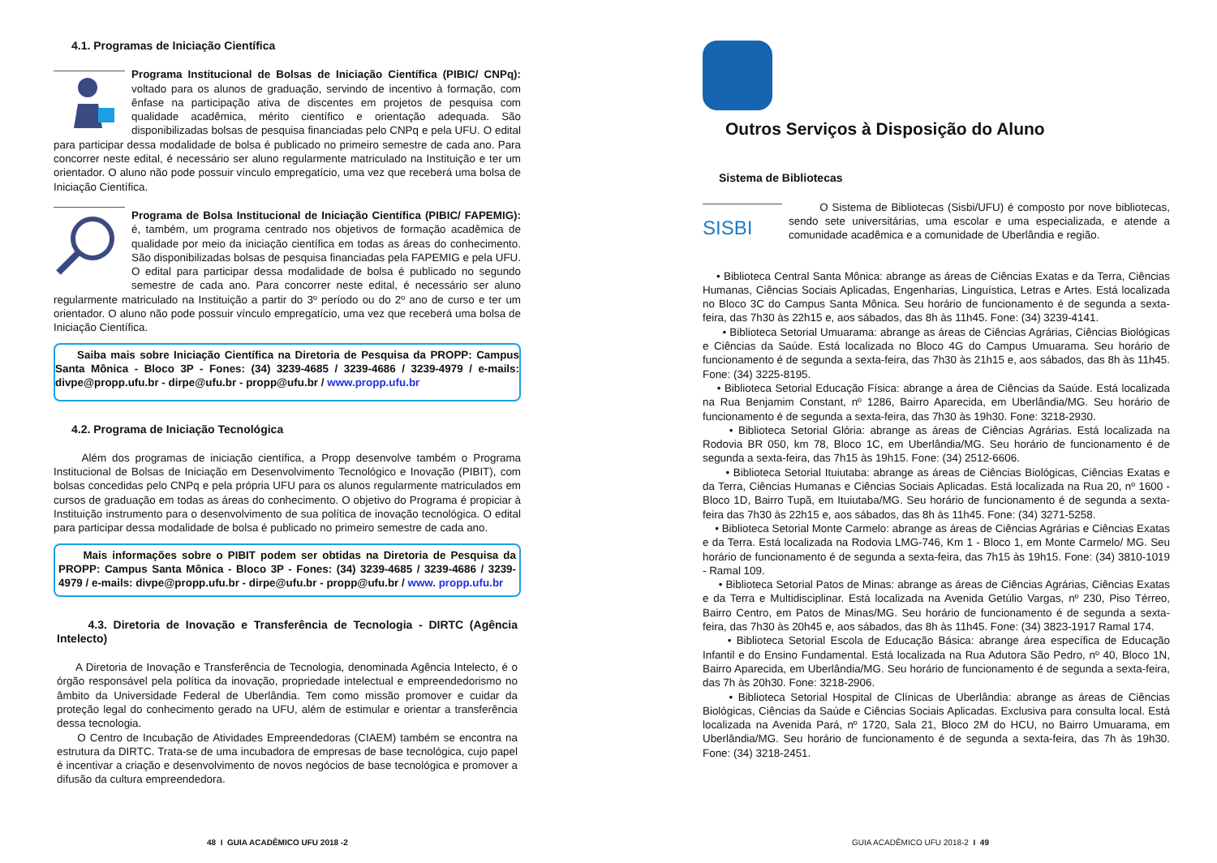4.1. Programas de Iniciação Científica
Programa Institucional de Bolsas de Iniciação Científica (PIBIC/ CNPq): voltado para os alunos de graduação, servindo de incentivo à formação, com ênfase na participação ativa de discentes em projetos de pesquisa com qualidade acadêmica, mérito científico e orientação adequada. São disponibilizadas bolsas de pesquisa financiadas pelo CNPq e pela UFU. O edital para participar dessa modalidade de bolsa é publicado no primeiro semestre de cada ano. Para concorrer neste edital, é necessário ser aluno regularmente matriculado na Instituição e ter um orientador. O aluno não pode possuir vínculo empregatício, uma vez que receberá uma bolsa de Iniciação Científica.
Programa de Bolsa Institucional de Iniciação Científica (PIBIC/ FAPEMIG): é, também, um programa centrado nos objetivos de formação acadêmica de qualidade por meio da iniciação científica em todas as áreas do conhecimento. São disponibilizadas bolsas de pesquisa financiadas pela FAPEMIG e pela UFU. O edital para participar dessa modalidade de bolsa é publicado no segundo semestre de cada ano. Para concorrer neste edital, é necessário ser aluno regularmente matriculado na Instituição a partir do 3º período ou do 2º ano de curso e ter um orientador. O aluno não pode possuir vínculo empregatício, uma vez que receberá uma bolsa de Iniciação Científica.
Saiba mais sobre Iniciação Científica na Diretoria de Pesquisa da PROPP: Campus Santa Mônica - Bloco 3P - Fones: (34) 3239-4685 / 3239-4686 / 3239-4979 / e-mails: divpe@propp.ufu.br - dirpe@ufu.br - propp@ufu.br / www.propp.ufu.br
4.2. Programa de Iniciação Tecnológica
Além dos programas de iniciação científica, a Propp desenvolve também o Programa Institucional de Bolsas de Iniciação em Desenvolvimento Tecnológico e Inovação (PIBIT), com bolsas concedidas pelo CNPq e pela própria UFU para os alunos regularmente matriculados em cursos de graduação em todas as áreas do conhecimento. O objetivo do Programa é propiciar à Instituição instrumento para o desenvolvimento de sua política de inovação tecnológica. O edital para participar dessa modalidade de bolsa é publicado no primeiro semestre de cada ano.
Mais informações sobre o PIBIT podem ser obtidas na Diretoria de Pesquisa da PROPP: Campus Santa Mônica - Bloco 3P - Fones: (34) 3239-4685 / 3239-4686 / 3239-4979 / e-mails: divpe@propp.ufu.br - dirpe@ufu.br - propp@ufu.br / www. propp.ufu.br
4.3. Diretoria de Inovação e Transferência de Tecnologia - DIRTC (Agência Intelecto)
A Diretoria de Inovação e Transferência de Tecnologia, denominada Agência Intelecto, é o órgão responsável pela política da inovação, propriedade intelectual e empreendedorismo no âmbito da Universidade Federal de Uberlândia. Tem como missão promover e cuidar da proteção legal do conhecimento gerado na UFU, além de estimular e orientar a transferência dessa tecnologia.
O Centro de Incubação de Atividades Empreendedoras (CIAEM) também se encontra na estrutura da DIRTC. Trata-se de uma incubadora de empresas de base tecnológica, cujo papel é incentivar a criação e desenvolvimento de novos negócios de base tecnológica e promover a difusão da cultura empreendedora.
48 I GUIA ACADÊMICO UFU 2018 -2
Outros Serviços à Disposição do Aluno
Sistema de Bibliotecas
SISBI
O Sistema de Bibliotecas (Sisbi/UFU) é composto por nove bibliotecas, sendo sete universitárias, uma escolar e uma especializada, e atende a comunidade acadêmica e a comunidade de Uberlândia e região.
• Biblioteca Central Santa Mônica: abrange as áreas de Ciências Exatas e da Terra, Ciências Humanas, Ciências Sociais Aplicadas, Engenharias, Linguística, Letras e Artes. Está localizada no Bloco 3C do Campus Santa Mônica. Seu horário de funcionamento é de segunda a sexta-feira, das 7h30 às 22h15 e, aos sábados, das 8h às 11h45. Fone: (34) 3239-4141.
• Biblioteca Setorial Umuarama: abrange as áreas de Ciências Agrárias, Ciências Biológicas e Ciências da Saúde. Está localizada no Bloco 4G do Campus Umuarama. Seu horário de funcionamento é de segunda a sexta-feira, das 7h30 às 21h15 e, aos sábados, das 8h às 11h45. Fone: (34) 3225-8195.
• Biblioteca Setorial Educação Física: abrange a área de Ciências da Saúde. Está localizada na Rua Benjamim Constant, nº 1286, Bairro Aparecida, em Uberlândia/MG. Seu horário de funcionamento é de segunda a sexta-feira, das 7h30 às 19h30. Fone: 3218-2930.
• Biblioteca Setorial Glória: abrange as áreas de Ciências Agrárias. Está localizada na Rodovia BR 050, km 78, Bloco 1C, em Uberlândia/MG. Seu horário de funcionamento é de segunda a sexta-feira, das 7h15 às 19h15. Fone: (34) 2512-6606.
• Biblioteca Setorial Ituiutaba: abrange as áreas de Ciências Biológicas, Ciências Exatas e da Terra, Ciências Humanas e Ciências Sociais Aplicadas. Está localizada na Rua 20, nº 1600 - Bloco 1D, Bairro Tupã, em Ituiutaba/MG. Seu horário de funcionamento é de segunda a sexta-feira das 7h30 às 22h15 e, aos sábados, das 8h às 11h45. Fone: (34) 3271-5258.
• Biblioteca Setorial Monte Carmelo: abrange as áreas de Ciências Agrárias e Ciências Exatas e da Terra. Está localizada na Rodovia LMG-746, Km 1 - Bloco 1, em Monte Carmelo/ MG. Seu horário de funcionamento é de segunda a sexta-feira, das 7h15 às 19h15. Fone: (34) 3810-1019 - Ramal 109.
• Biblioteca Setorial Patos de Minas: abrange as áreas de Ciências Agrárias, Ciências Exatas e da Terra e Multidisciplinar. Está localizada na Avenida Getúlio Vargas, nº 230, Piso Térreo, Bairro Centro, em Patos de Minas/MG. Seu horário de funcionamento é de segunda a sexta-feira, das 7h30 às 20h45 e, aos sábados, das 8h às 11h45. Fone: (34) 3823-1917 Ramal 174.
• Biblioteca Setorial Escola de Educação Básica: abrange área específica de Educação Infantil e do Ensino Fundamental. Está localizada na Rua Adutora São Pedro, nº 40, Bloco 1N, Bairro Aparecida, em Uberlândia/MG. Seu horário de funcionamento é de segunda a sexta-feira, das 7h às 20h30. Fone: 3218-2906.
• Biblioteca Setorial Hospital de Clínicas de Uberlândia: abrange as áreas de Ciências Biológicas, Ciências da Saúde e Ciências Sociais Aplicadas. Exclusiva para consulta local. Está localizada na Avenida Pará, nº 1720, Sala 21, Bloco 2M do HCU, no Bairro Umuarama, em Uberlândia/MG. Seu horário de funcionamento é de segunda a sexta-feira, das 7h às 19h30. Fone: (34) 3218-2451.
GUIA ACADÊMICO UFU 2018-2 I 49